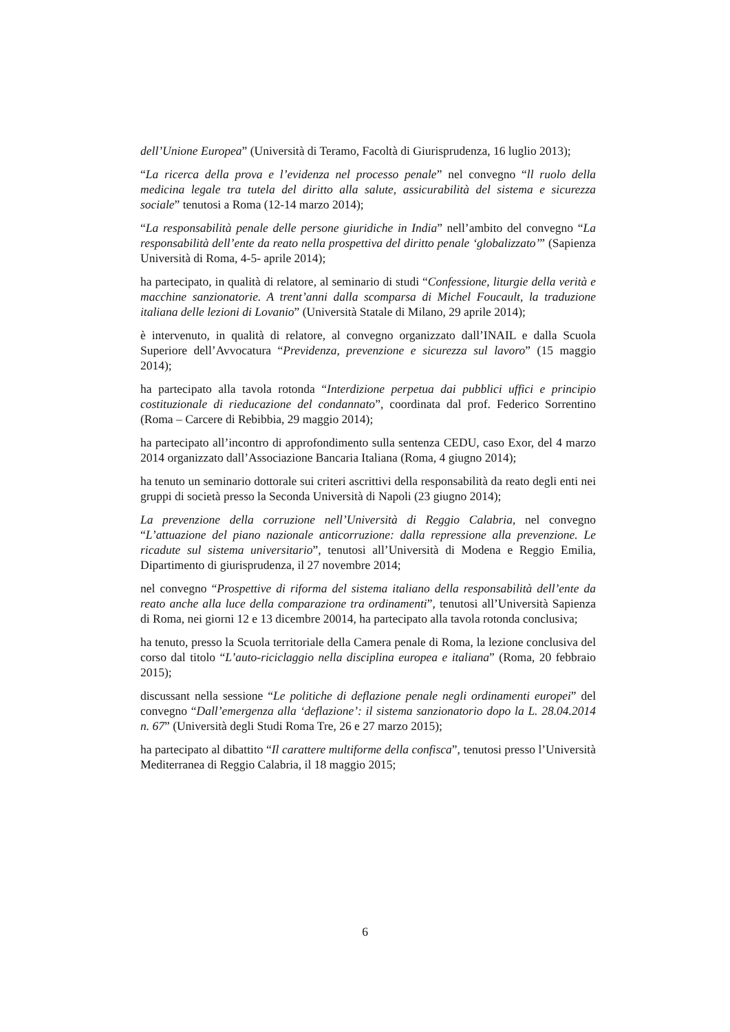dell’Unione Europea” (Università di Teramo, Facoltà di Giurisprudenza, 16 luglio 2013);
“La ricerca della prova e l’evidenza nel processo penale” nel convegno “ll ruolo della medicina legale tra tutela del diritto alla salute, assicurabilità del sistema e sicurezza sociale” tenutosi a Roma (12-14 marzo 2014);
“La responsabilità penale delle persone giuridiche in India” nell’ambito del convegno “La responsabilità dell’ente da reato nella prospettiva del diritto penale ‘globalizzato’” (Sapienza Università di Roma, 4-5- aprile 2014);
ha partecipato, in qualità di relatore, al seminario di studi “Confessione, liturgie della verità e macchine sanzionatorie. A trent’anni dalla scomparsa di Michel Foucault, la traduzione italiana delle lezioni di Lovanio” (Università Statale di Milano, 29 aprile 2014);
è intervenuto, in qualità di relatore, al convegno organizzato dall’INAIL e dalla Scuola Superiore dell’Avvocatura “Previdenza, prevenzione e sicurezza sul lavoro” (15 maggio 2014);
ha partecipato alla tavola rotonda “Interdizione perpetua dai pubblici uffici e principio costituzionale di rieducazione del condannato”, coordinata dal prof. Federico Sorrentino (Roma – Carcere di Rebibbia, 29 maggio 2014);
ha partecipato all’incontro di approfondimento sulla sentenza CEDU, caso Exor, del 4 marzo 2014 organizzato dall’Associazione Bancaria Italiana (Roma, 4 giugno 2014);
ha tenuto un seminario dottorale sui criteri ascrittivi della responsabilità da reato degli enti nei gruppi di società presso la Seconda Università di Napoli (23 giugno 2014);
La prevenzione della corruzione nell’Università di Reggio Calabria, nel convegno “L’attuazione del piano nazionale anticorruzione: dalla repressione alla prevenzione. Le ricadute sul sistema universitario”, tenutosi all’Università di Modena e Reggio Emilia, Dipartimento di giurisprudenza, il 27 novembre 2014;
nel convegno “Prospettive di riforma del sistema italiano della responsabilità dell’ente da reato anche alla luce della comparazione tra ordinamenti”, tenutosi all’Università Sapienza di Roma, nei giorni 12 e 13 dicembre 20014, ha partecipato alla tavola rotonda conclusiva;
ha tenuto, presso la Scuola territoriale della Camera penale di Roma, la lezione conclusiva del corso dal titolo “L’auto-riciclaggio nella disciplina europea e italiana” (Roma, 20 febbraio 2015);
discussant nella sessione “Le politiche di deflazione penale negli ordinamenti europei” del convegno “Dall’emergenza alla ‘deflazione’: il sistema sanzionatorio dopo la L. 28.04.2014 n. 67” (Università degli Studi Roma Tre, 26 e 27 marzo 2015);
ha partecipato al dibattito “Il carattere multiforme della confisca”, tenutosi presso l’Università Mediterranea di Reggio Calabria, il 18 maggio 2015;
6